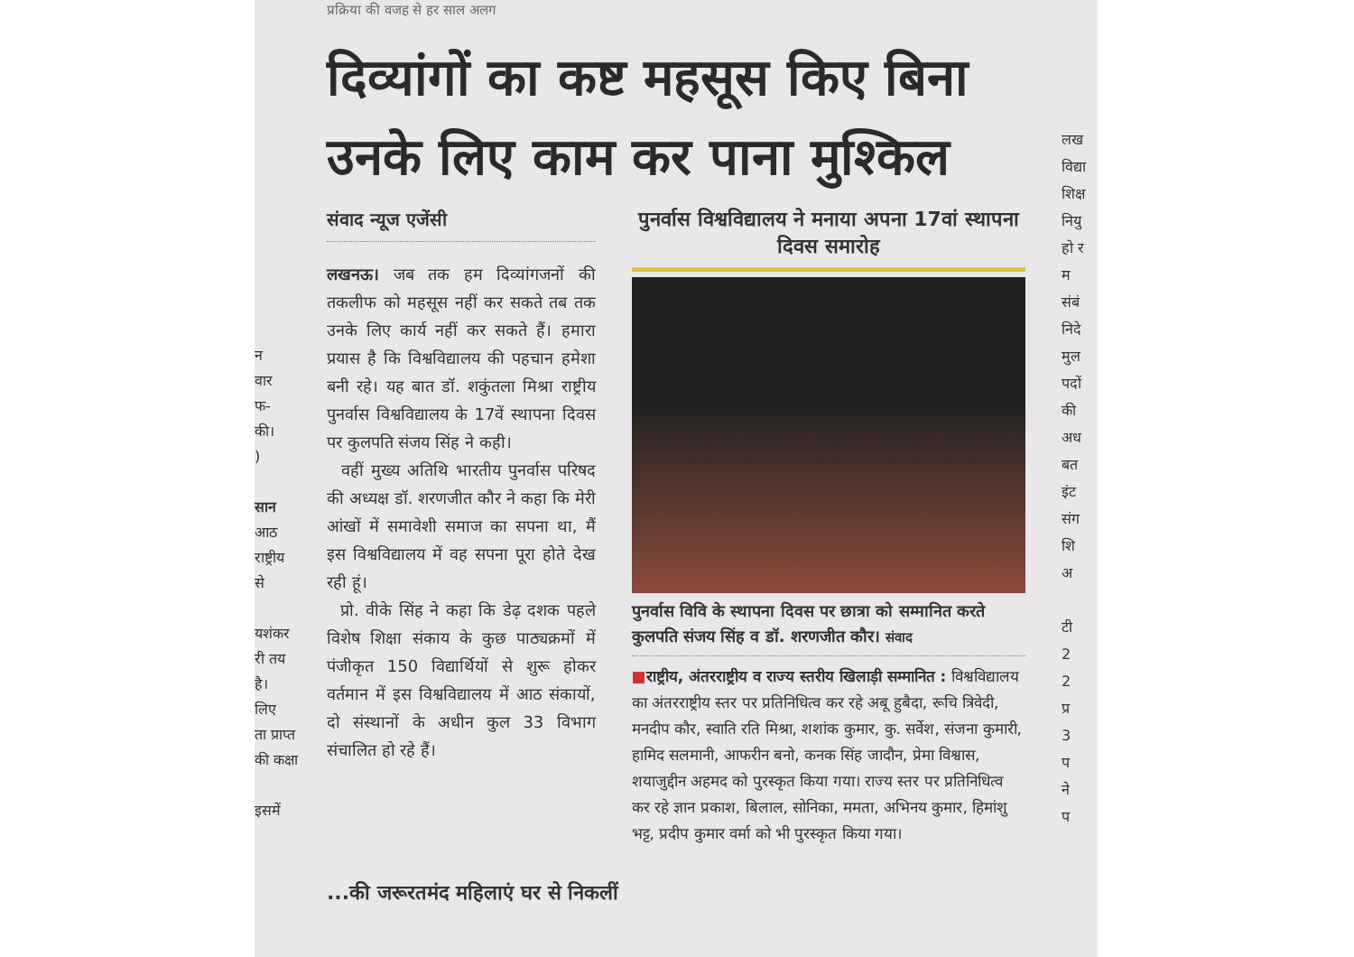न
वार
फ-
की।
)
सान
आठ
राष्ट्रीय
से
यशंकर
री तय
है।
लिए
ता प्राप्त
की कक्षा
इसमें
लख
विद्या
शिक्ष
नियु
हो र
म
संबं
निदे
मुल
पदों
की
अध
बत
इंट
संग
शि
अ
टी
2
2
प्र
3
प
ने
प
प्रक्रिया की वजह से हर साल अलग
दिव्यांगों का कष्ट महसूस किए बिना उनके लिए काम कर पाना मुश्किल
संवाद न्यूज एजेंसी
लखनऊ। जब तक हम दिव्यांगजनों की तकलीफ को महसूस नहीं कर सकते तब तक उनके लिए कार्य नहीं कर सकते हैं। हमारा प्रयास है कि विश्वविद्यालय की पहचान हमेशा बनी रहे। यह बात डॉ. शकुंतला मिश्रा राष्ट्रीय पुनर्वास विश्वविद्यालय के 17वें स्थापना दिवस पर कुलपति संजय सिंह ने कही।
वहीं मुख्य अतिथि भारतीय पुनर्वास परिषद की अध्यक्ष डॉ. शरणजीत कौर ने कहा कि मेरी आंखों में समावेशी समाज का सपना था, मैं इस विश्वविद्यालय में वह सपना पूरा होते देख रही हूं।
प्रो. वीके सिंह ने कहा कि डेढ़ दशक पहले विशेष शिक्षा संकाय के कुछ पाठ्यक्रमों में पंजीकृत 150 विद्यार्थियों से शुरू होकर वर्तमान में इस विश्वविद्यालय में आठ संकायों, दो संस्थानों के अधीन कुल 33 विभाग संचालित हो रहे हैं।
पुनर्वास विश्वविद्यालय ने मनाया अपना 17वां स्थापना दिवस समारोह
पुनर्वास विवि के स्थापना दिवस पर छात्रा को सम्मानित करते कुलपति संजय सिंह व डॉ. शरणजीत कौर। संवाद
■राष्ट्रीय, अंतरराष्ट्रीय व राज्य स्तरीय खिलाड़ी सम्मानित : विश्वविद्यालय का अंतरराष्ट्रीय स्तर पर प्रतिनिधित्व कर रहे अबू हुबैदा, रूचि त्रिवेदी, मनदीप कौर, स्वाति रति मिश्रा, शशांक कुमार, कु. सर्वेश, संजना कुमारी, हामिद सलमानी, आफरीन बनो, कनक सिंह जादौन, प्रेमा विश्वास, शयाजुद्दीन अहमद को पुरस्कृत किया गया। राज्य स्तर पर प्रतिनिधित्व कर रहे ज्ञान प्रकाश, बिलाल, सोनिका, ममता, अभिनय कुमार, हिमांशु भट्ट, प्रदीप कुमार वर्मा को भी पुरस्कृत किया गया।
...की जरूरतमंद महिलाएं घर से निकलीं